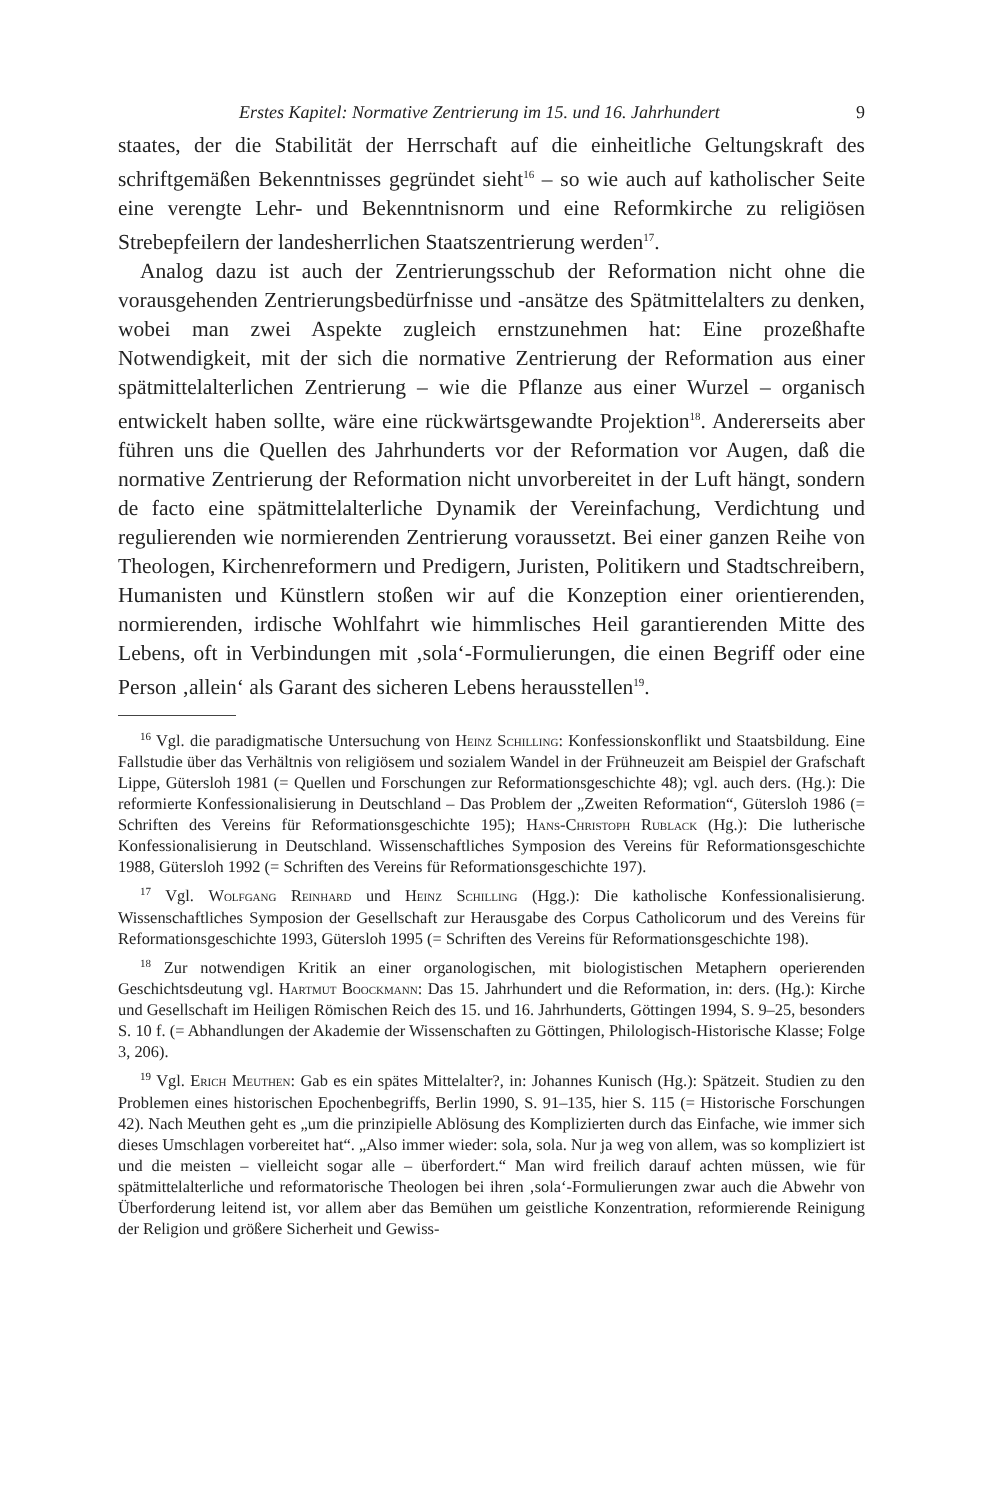Erstes Kapitel: Normative Zentrierung im 15. und 16. Jahrhundert 9
staates, der die Stabilität der Herrschaft auf die einheitliche Geltungskraft des schriftgemäßen Bekenntnisses gegründet sieht<sup>16</sup> – so wie auch auf katholischer Seite eine verengte Lehr- und Bekenntnisnorm und eine Reformkirche zu religiösen Strebepfeilern der landesherrlichen Staatszentrierung werden<sup>17</sup>.
Analog dazu ist auch der Zentrierungsschub der Reformation nicht ohne die vorausgehenden Zentrierungsbedürfnisse und -ansätze des Spätmittelalters zu denken, wobei man zwei Aspekte zugleich ernstzunehmen hat: Eine prozeßhafte Notwendigkeit, mit der sich die normative Zentrierung der Reformation aus einer spätmittelalterlichen Zentrierung – wie die Pflanze aus einer Wurzel – organisch entwickelt haben sollte, wäre eine rückwärtsgewandte Projektion<sup>18</sup>. Andererseits aber führen uns die Quellen des Jahrhunderts vor der Reformation vor Augen, daß die normative Zentrierung der Reformation nicht unvorbereitet in der Luft hängt, sondern de facto eine spätmittelalterliche Dynamik der Vereinfachung, Verdichtung und regulierenden wie normierenden Zentrierung voraussetzt. Bei einer ganzen Reihe von Theologen, Kirchenreformern und Predigern, Juristen, Politikern und Stadtschreibern, Humanisten und Künstlern stoßen wir auf die Konzeption einer orientierenden, normierenden, irdische Wohlfahrt wie himmlisches Heil garantierenden Mitte des Lebens, oft in Verbindungen mit ‚sola‘-Formulierungen, die einen Begriff oder eine Person ‚allein‘ als Garant des sicheren Lebens herausstellen<sup>19</sup>.
<sup>16</sup> Vgl. die paradigmatische Untersuchung von Heinz Schilling: Konfessionskonflikt und Staatsbildung. Eine Fallstudie über das Verhältnis von religiösem und sozialem Wandel in der Frühneuzeit am Beispiel der Grafschaft Lippe, Gütersloh 1981 (= Quellen und Forschungen zur Reformationsgeschichte 48); vgl. auch ders. (Hg.): Die reformierte Konfessionalisierung in Deutschland – Das Problem der „Zweiten Reformation“, Gütersloh 1986 (= Schriften des Vereins für Reformationsgeschichte 195); Hans-Christoph Rublack (Hg.): Die lutherische Konfessionalisierung in Deutschland. Wissenschaftliches Symposion des Vereins für Reformationsgeschichte 1988, Gütersloh 1992 (= Schriften des Vereins für Reformationsgeschichte 197).
<sup>17</sup> Vgl. Wolfgang Reinhard und Heinz Schilling (Hgg.): Die katholische Konfessionalisierung. Wissenschaftliches Symposion der Gesellschaft zur Herausgabe des Corpus Catholicorum und des Vereins für Reformationsgeschichte 1993, Gütersloh 1995 (= Schriften des Vereins für Reformationsgeschichte 198).
<sup>18</sup> Zur notwendigen Kritik an einer organologischen, mit biologistischen Metaphern operierenden Geschichtsdeutung vgl. Hartmut Boockmann: Das 15. Jahrhundert und die Reformation, in: ders. (Hg.): Kirche und Gesellschaft im Heiligen Römischen Reich des 15. und 16. Jahrhunderts, Göttingen 1994, S. 9–25, besonders S. 10 f. (= Abhandlungen der Akademie der Wissenschaften zu Göttingen, Philologisch-Historische Klasse; Folge 3, 206).
<sup>19</sup> Vgl. Erich Meuthen: Gab es ein spätes Mittelalter?, in: Johannes Kunisch (Hg.): Spätzeit. Studien zu den Problemen eines historischen Epochenbegriffs, Berlin 1990, S. 91–135, hier S. 115 (= Historische Forschungen 42). Nach Meuthen geht es „um die prinzipielle Ablösung des Komplizierten durch das Einfache, wie immer sich dieses Umschlagen vorbereitet hat“. „Also immer wieder: sola, sola. Nur ja weg von allem, was so kompliziert ist und die meisten – vielleicht sogar alle – überfordert.“ Man wird freilich darauf achten müssen, wie für spätmittelalterliche und reformatorische Theologen bei ihren ‚sola‘-Formulierungen zwar auch die Abwehr von Überforderung leitend ist, vor allem aber das Bemühen um geistliche Konzentration, reformierende Reinigung der Religion und größere Sicherheit und Gewiss-